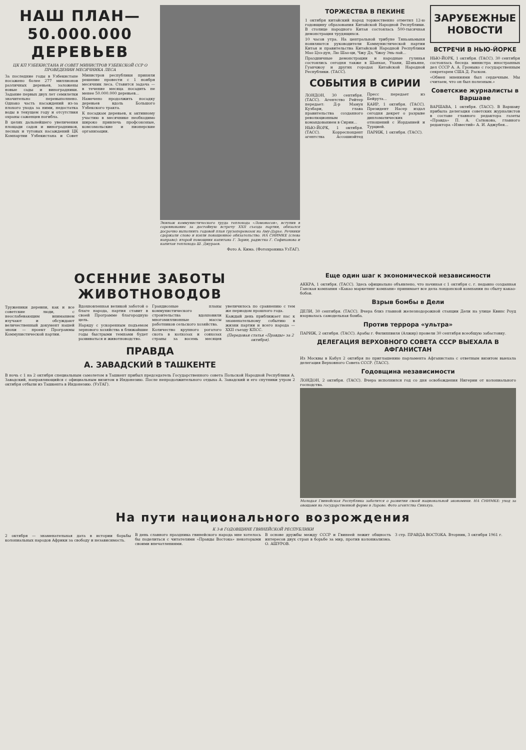НАШ ПЛАН—
50.000.000 ДЕРЕВЬЕВ
ЦК КП УЗБЕКИСТАНА И СОВЕТ МИНИСТРОВ УЗБЕКСКОЙ ССР О ПРОВЕДЕНИИ МЕСЯЧНИКА ЛЕСА
За последние годы в Узбекистане посажено более 277 миллионов различных деревьев, заложены новые сады и виноградники. Задание первых двух лет семилетки значительно перевыполнено. Однако часть насаждений из-за плохого ухода за ними, недостатка воды в текущем году и отсутствия охраны саженцев погибла.
В целях дальнейшего увеличения площади садов и виноградников, лесных и тутовых насаждений ЦК Компартии Узбекистана и Совет Министров республики приняли решение провести с 1 ноября месячник леса. Ставится задача — в течение месяца посадить не менее 50.000.000 деревьев...
Намечено продолжить посадку деревьев вдоль Большого Узбекского тракта.
К посадкам деревьев, к активному участию в месячнике необходимо широко привлечь профсоюзные, комсомольские и пионерские организации.
Экипаж коммунистического труда теплохода «Ломоносов», вступив в соревнование за достойную встречу XXII съезда партии, обязался досрочно выполнить годовой план грузоперевозок на Аму-Дарье. Речники сдержали слово и взяли повышенное обязательство. НА СНИМКЕ (слева направо): второй помощник капитана Г. Зорин, радистка Г. Софиханова и капитан теплохода Ш. Джураев.
Фото А. Кима. (Фотохроника УзТАГ).
ТОРЖЕСТВА В ПЕКИНЕ
1 октября китайский народ торжественно отметил 12-ю годовщину образования Китайской Народной Республики. В столице народного Китая состоялась 500-тысячная демонстрация трудящихся.
10 часов утра. На центральной трибуне Тяньаньмыня появляются руководители Коммунистической партии Китая и правительства Китайской Народной Республики Мао Цзэ-дун, Лю Шао-ци, Чжу Дэ, Чжоу Энь-лай...
Праздничные демонстрации и народные гулянья состоялись сегодня также в Шанхае, Ухани, Шэньяне, Гуанчжоу и других городах Китайской Народной Республики. (ТАСС).
СОБЫТИЯ В СИРИИ
ЛОНДОН, 30 сентября. (ТАСС). Агентство Рейтер передает: Д-р Мамун Кузбари, глава правительства созданного революционным командованием в Сирии...
НЬЮ-ЙОРК, 1 октября. (ТАСС). Корреспондент агентства Ассошиэйтед Пресс передает из Бейрута...
КАИР, 1 октября. (ТАСС). Президент Насер издал сегодня декрет о разрыве дипломатических отношений с Иорданией и Турцией.
ПАРИЖ, 1 октября. (ТАСС).
ЗАРУБЕЖНЫЕ НОВОСТИ
ВСТРЕЧИ В НЬЮ-ЙОРКЕ
НЬЮ-ЙОРК, 1 октября. (ТАСС). 30 сентября состоялась беседа министра иностранных дел СССР А. А. Громыко с государственным секретарем США Д. Раском.
«Обмен мнениями был сердечным. Мы считаем, что он был полезным.»
Советские журналисты в Варшаве
ВАРШАВА, 1 октября. (ТАСС). В Варшаву прибыла делегация советских журналистов в составе главного редактора газеты «Правда» П. А. Сатюкова, главного редактора «Известий» А. И. Аджубея...
ОСЕННИЕ ЗАБОТЫ ЖИВОТНОВОДОВ
Труженики деревни, как и все советские люди, с неослабевающим вниманием изучают и обсуждают величественный документ нашей эпохи — проект Программы Коммунистической партии.
Вдохновленная великой заботой о благе народа, партия ставит в своей Программе благородную цель.
Наряду с ускоренным подъемом зернового хозяйства в ближайшие годы быстрыми темпами будет развиваться и животноводство.
Грандиозные планы коммунистического строительства вдохновили многомиллионные массы работников сельского хозяйства.
Количество крупного рогатого скота в колхозах и совхозах страны за восемь месяцев увеличилось по сравнению с тем же периодом прошлого года.
Каждый день приближает нас к знаменательному событию в жизни партии и всего народа — XXII съезду КПСС.
(Передовая статья «Правды» за 2 октября).
ПРАВДА
А. ЗАВАДСКИЙ В ТАШКЕНТЕ
В ночь с 1 на 2 октября специальным самолетом в Ташкент прибыл председатель Государственного совета Польской Народной Республики А. Завадский, направляющийся с официальным визитом в Индонезию. После непродолжительного отдыха А. Завадский и его спутники утром 2 октября отбыли из Ташкента в Индонезию. (УзТАГ).
Еще один шаг к экономической независимости
АККРА, 1 октября. (ТАСС). Здесь официально объявлено, что начиная с 1 октября с. г. недавно созданная Ганская компания «Какао маркетинг компани» принимает все дела лондонской компании по сбыту какао-бобов.
Взрыв бомбы в Дели
ДЕЛИ, 30 сентября. (ТАСС). Вчера близ главной железнодорожной станции Дели на улице Квинс Роуд взорвалась самодельная бомба.
Против террора «ультра»
ПАРИЖ, 2 октября. (ТАСС). Арабы г. Филиппвиля (Алжир) провели 30 сентября всеобщую забастовку.
ДЕЛЕГАЦИЯ ВЕРХОВНОГО СОВЕТА СССР ВЫЕХАЛА В АФГАНИСТАН
Из Москвы в Кабул 2 октября по приглашению парламента Афганистана с ответным визитом выехала делегация Верховного Совета СССР. (ТАСС).
Годовщина независимости
ЛОНДОН, 2 октября. (ТАСС). Вчера исполнился год со дня освобождения Нигерии от колониального господства.
Молодая Гвинейская Республика заботится о развитии своей национальной экономики. НА СНИМКЕ: уход за овощами на государственной ферме в Ларове. Фото агентства Синьхуа.
На пути национального возрождения
К 3-й ГОДОВЩИНЕ ГВИНЕЙСКОЙ РЕСПУБЛИКИ
2 октября — знаменательная дата в истории борьбы колониальных народов Африки за свободу и независимость.
В день славного праздника гвинейского народа мне хотелось бы поделиться с читателями «Правды Востока» некоторыми своими впечатлениями.
В основе дружбы между СССР и Гвинеей лежит общность интересов двух стран в борьбе за мир, против колониализма. О. АШУРОВ.
3 стр. ПРАВДА ВОСТОКА. Вторник, 3 октября 1961 г.